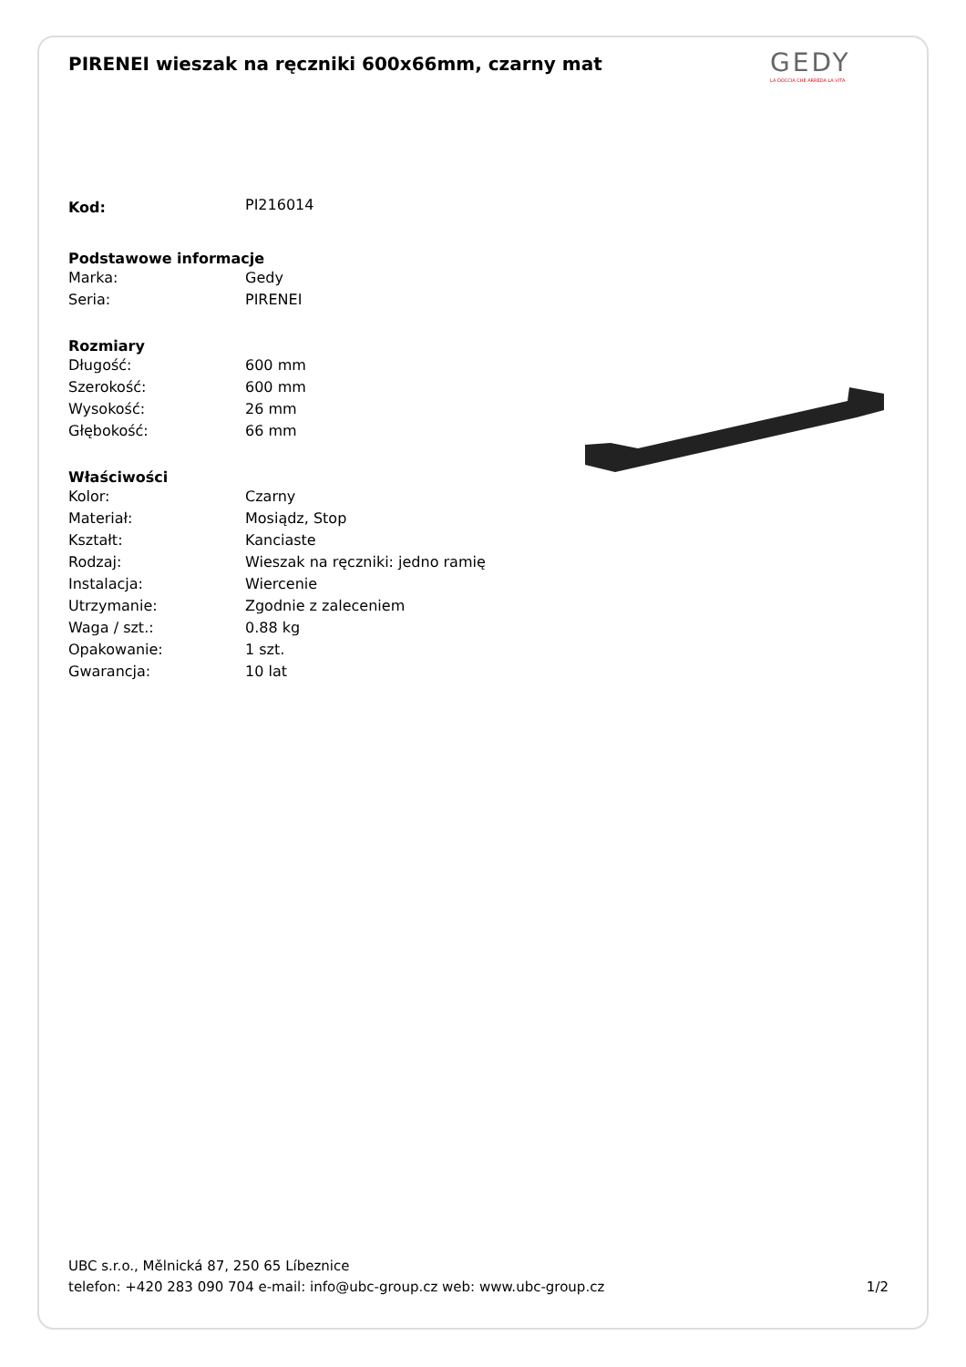GEDY
LA DOCCIA CHE ARREDA LA VITA
PIRENEI wieszak na ręczniki 600x66mm, czarny mat
| Kod: | PI216014 |
| Podstawowe informacje | |
| Marka: | Gedy |
| Seria: | PIRENEI |
| Rozmiary | |
| Długość: | 600 mm |
| Szerokość: | 600 mm |
| Wysokość: | 26 mm |
| Głębokość: | 66 mm |
| Właściwości | |
| Kolor: | Czarny |
| Materiał: | Mosiądz, Stop |
| Kształt: | Kanciaste |
| Rodzaj: | Wieszak na ręczniki: jedno ramię |
| Instalacja: | Wiercenie |
| Utrzymanie: | Zgodnie z zaleceniem |
| Waga / szt.: | 0.88 kg |
| Opakowanie: | 1 szt. |
| Gwarancja: | 10 lat |
UBC s.r.o., Mělnická 87, 250 65 Líbeznice
telefon: +420 283 090 704 e-mail: info@ubc-group.cz web: www.ubc-group.cz 1/2